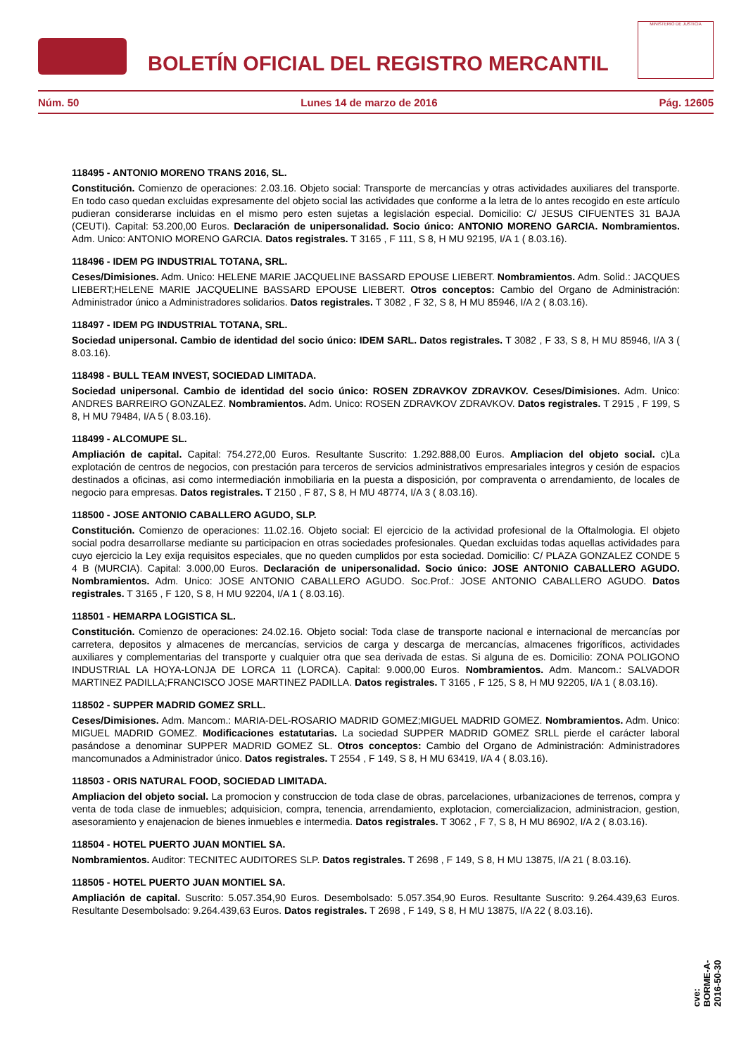BOLETÍN OFICIAL DEL REGISTRO MERCANTIL
MINISTERIO DE JUSTICIA
Núm. 50 Lunes 14 de marzo de 2016 Pág. 12605
118495 - ANTONIO MORENO TRANS 2016, SL.
Constitución. Comienzo de operaciones: 2.03.16. Objeto social: Transporte de mercancías y otras actividades auxiliares del transporte. En todo caso quedan excluidas expresamente del objeto social las actividades que conforme a la letra de lo antes recogido en este artículo pudieran considerarse incluidas en el mismo pero esten sujetas a legislación especial. Domicilio: C/ JESUS CIFUENTES 31 BAJA (CEUTI). Capital: 53.200,00 Euros. Declaración de unipersonalidad. Socio único: ANTONIO MORENO GARCIA. Nombramientos. Adm. Unico: ANTONIO MORENO GARCIA. Datos registrales. T 3165 , F 111, S 8, H MU 92195, I/A 1 ( 8.03.16).
118496 - IDEM PG INDUSTRIAL TOTANA, SRL.
Ceses/Dimisiones. Adm. Unico: HELENE MARIE JACQUELINE BASSARD EPOUSE LIEBERT. Nombramientos. Adm. Solid.: JACQUES LIEBERT;HELENE MARIE JACQUELINE BASSARD EPOUSE LIEBERT. Otros conceptos: Cambio del Organo de Administración: Administrador único a Administradores solidarios. Datos registrales. T 3082 , F 32, S 8, H MU 85946, I/A 2 ( 8.03.16).
118497 - IDEM PG INDUSTRIAL TOTANA, SRL.
Sociedad unipersonal. Cambio de identidad del socio único: IDEM SARL. Datos registrales. T 3082 , F 33, S 8, H MU 85946, I/A 3 ( 8.03.16).
118498 - BULL TEAM INVEST, SOCIEDAD LIMITADA.
Sociedad unipersonal. Cambio de identidad del socio único: ROSEN ZDRAVKOV ZDRAVKOV. Ceses/Dimisiones. Adm. Unico: ANDRES BARREIRO GONZALEZ. Nombramientos. Adm. Unico: ROSEN ZDRAVKOV ZDRAVKOV. Datos registrales. T 2915 , F 199, S 8, H MU 79484, I/A 5 ( 8.03.16).
118499 - ALCOMUPE SL.
Ampliación de capital. Capital: 754.272,00 Euros. Resultante Suscrito: 1.292.888,00 Euros. Ampliacion del objeto social. c)La explotación de centros de negocios, con prestación para terceros de servicios administrativos empresariales integros y cesión de espacios destinados a oficinas, asi como intermediación inmobiliaria en la puesta a disposición, por compraventa o arrendamiento, de locales de negocio para empresas. Datos registrales. T 2150 , F 87, S 8, H MU 48774, I/A 3 ( 8.03.16).
118500 - JOSE ANTONIO CABALLERO AGUDO, SLP.
Constitución. Comienzo de operaciones: 11.02.16. Objeto social: El ejercicio de la actividad profesional de la Oftalmologia. El objeto social podra desarrollarse mediante su participacion en otras sociedades profesionales. Quedan excluidas todas aquellas actividades para cuyo ejercicio la Ley exija requisitos especiales, que no queden cumplidos por esta sociedad. Domicilio: C/ PLAZA GONZALEZ CONDE 5 4 B (MURCIA). Capital: 3.000,00 Euros. Declaración de unipersonalidad. Socio único: JOSE ANTONIO CABALLERO AGUDO. Nombramientos. Adm. Unico: JOSE ANTONIO CABALLERO AGUDO. Soc.Prof.: JOSE ANTONIO CABALLERO AGUDO. Datos registrales. T 3165 , F 120, S 8, H MU 92204, I/A 1 ( 8.03.16).
118501 - HEMARPA LOGISTICA SL.
Constitución. Comienzo de operaciones: 24.02.16. Objeto social: Toda clase de transporte nacional e internacional de mercancías por carretera, depositos y almacenes de mercancías, servicios de carga y descarga de mercancías, almacenes frigoríficos, actividades auxiliares y complementarias del transporte y cualquier otra que sea derivada de estas. Si alguna de es. Domicilio: ZONA POLIGONO INDUSTRIAL LA HOYA-LONJA DE LORCA 11 (LORCA). Capital: 9.000,00 Euros. Nombramientos. Adm. Mancom.: SALVADOR MARTINEZ PADILLA;FRANCISCO JOSE MARTINEZ PADILLA. Datos registrales. T 3165 , F 125, S 8, H MU 92205, I/A 1 ( 8.03.16).
118502 - SUPPER MADRID GOMEZ SRLL.
Ceses/Dimisiones. Adm. Mancom.: MARIA-DEL-ROSARIO MADRID GOMEZ;MIGUEL MADRID GOMEZ. Nombramientos. Adm. Unico: MIGUEL MADRID GOMEZ. Modificaciones estatutarias. La sociedad SUPPER MADRID GOMEZ SRLL pierde el carácter laboral pasándose a denominar SUPPER MADRID GOMEZ SL. Otros conceptos: Cambio del Organo de Administración: Administradores mancomunados a Administrador único. Datos registrales. T 2554 , F 149, S 8, H MU 63419, I/A 4 ( 8.03.16).
118503 - ORIS NATURAL FOOD, SOCIEDAD LIMITADA.
Ampliacion del objeto social. La promocion y construccion de toda clase de obras, parcelaciones, urbanizaciones de terrenos, compra y venta de toda clase de inmuebles; adquisicion, compra, tenencia, arrendamiento, explotacion, comercializacion, administracion, gestion, asesoramiento y enajenacion de bienes inmuebles e intermedia. Datos registrales. T 3062 , F 7, S 8, H MU 86902, I/A 2 ( 8.03.16).
118504 - HOTEL PUERTO JUAN MONTIEL SA.
Nombramientos. Auditor: TECNITEC AUDITORES SLP. Datos registrales. T 2698 , F 149, S 8, H MU 13875, I/A 21 ( 8.03.16).
118505 - HOTEL PUERTO JUAN MONTIEL SA.
Ampliación de capital. Suscrito: 5.057.354,90 Euros. Desembolsado: 5.057.354,90 Euros. Resultante Suscrito: 9.264.439,63 Euros. Resultante Desembolsado: 9.264.439,63 Euros. Datos registrales. T 2698 , F 149, S 8, H MU 13875, I/A 22 ( 8.03.16).
cve: BORME-A-2016-50-30